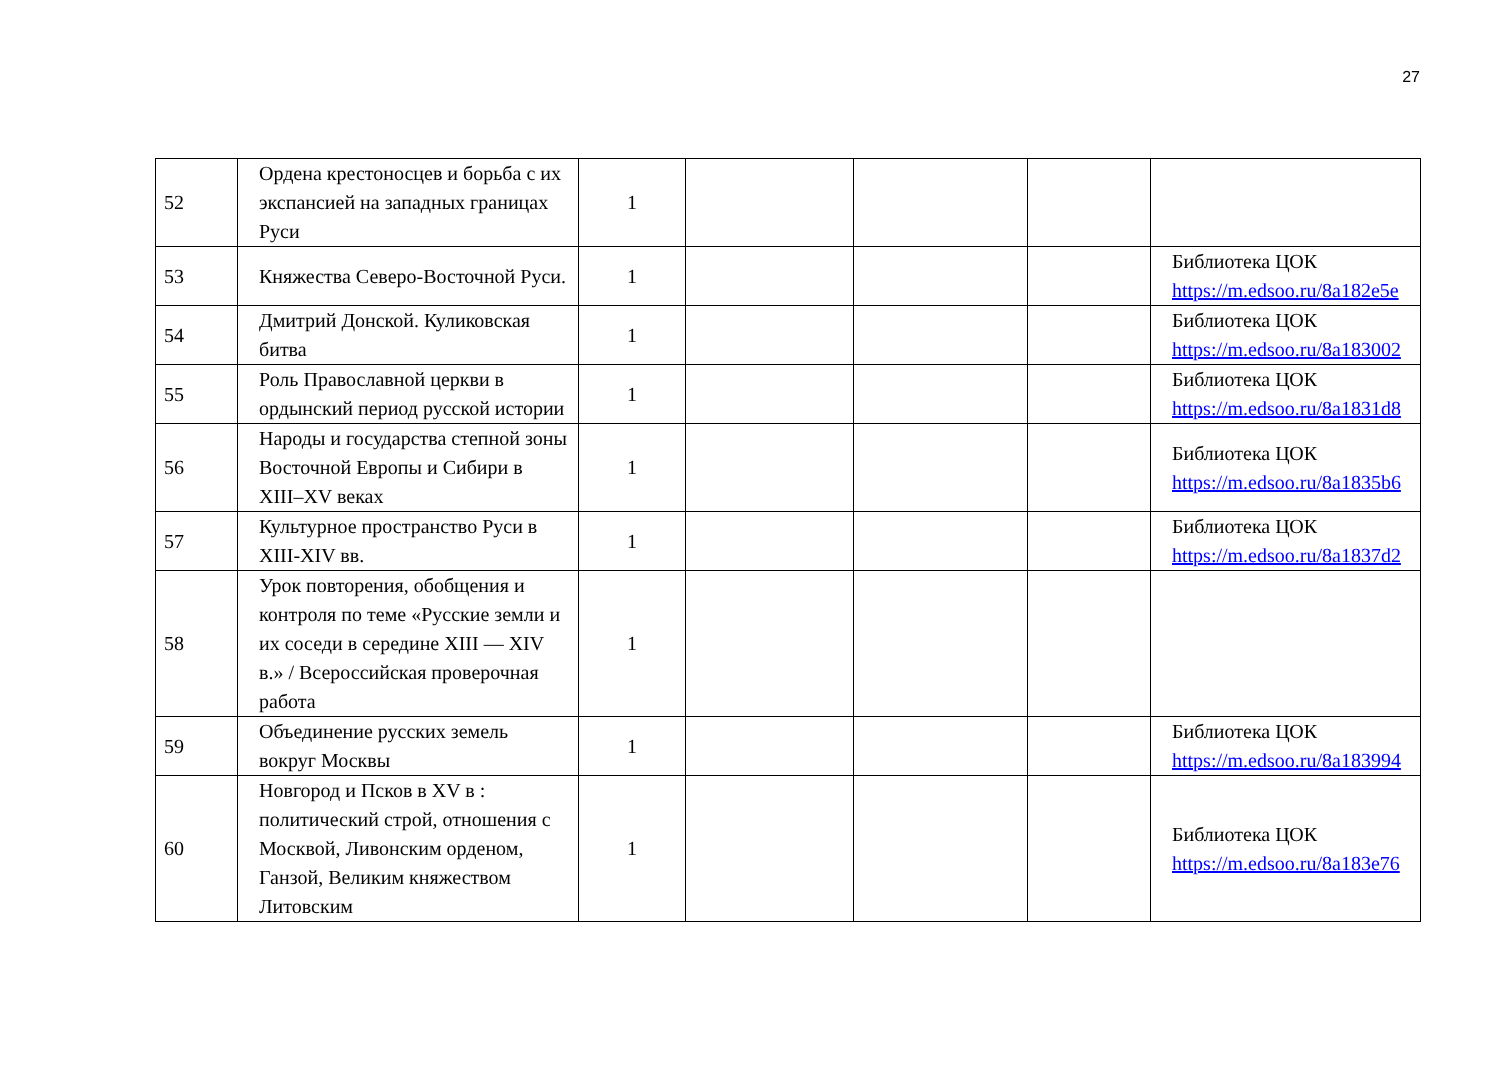27
| 52 | Ордена крестоносцев и борьба с их экспансией на западных границах Руси | 1 | | | | |
| 53 | Княжества Северо-Восточной Руси. | 1 | | | | Библиотека ЦОК https://m.edsoo.ru/8a182e5e |
| 54 | Дмитрий Донской. Куликовская битва | 1 | | | | Библиотека ЦОК https://m.edsoo.ru/8a183002 |
| 55 | Роль Православной церкви в ордынский период русской истории | 1 | | | | Библиотека ЦОК https://m.edsoo.ru/8a1831d8 |
| 56 | Народы и государства степной зоны Восточной Европы и Сибири в XIII–XV веках | 1 | | | | Библиотека ЦОК https://m.edsoo.ru/8a1835b6 |
| 57 | Культурное пространство Руси в XIII-XIV вв. | 1 | | | | Библиотека ЦОК https://m.edsoo.ru/8a1837d2 |
| 58 | Урок повторения, обобщения и контроля по теме «Русские земли и их соседи в середине XIII — XIV в.» / Всероссийская проверочная работа | 1 | | | | |
| 59 | Объединение русских земель вокруг Москвы | 1 | | | | Библиотека ЦОК https://m.edsoo.ru/8a183994 |
| 60 | Новгород и Псков в XV в : политический строй, отношения с Москвой, Ливонским орденом, Ганзой, Великим княжеством Литовским | 1 | | | | Библиотека ЦОК https://m.edsoo.ru/8a183e76 |